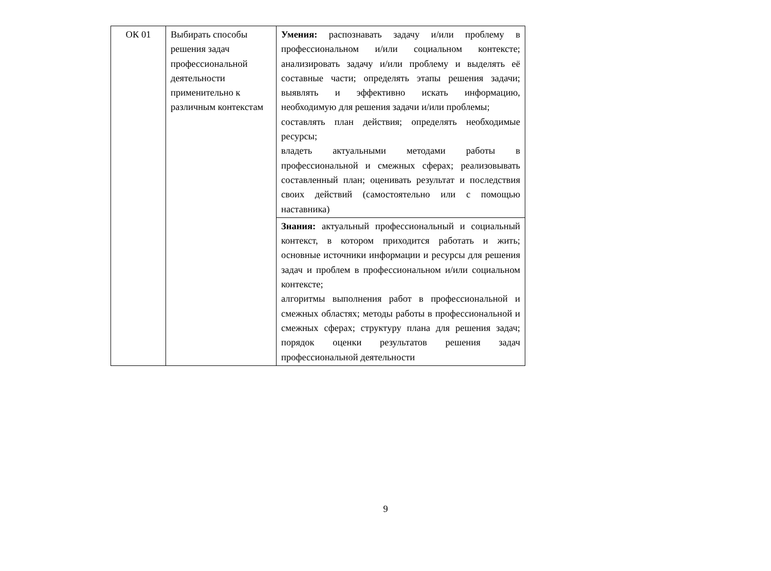| ОК 01 | Выбирать способы решения задач профессиональной деятельности применительно к различным контекстам | Умения: распознавать задачу и/или проблему в профессиональном и/или социальном контексте; анализировать задачу и/или проблему и выделять её составные части; определять этапы решения задачи; выявлять и эффективно искать информацию, необходимую для решения задачи и/или проблемы; составлять план действия; определять необходимые ресурсы; владеть актуальными методами работы в профессиональной и смежных сферах; реализовывать составленный план; оценивать результат и последствия своих действий (самостоятельно или с помощью наставника) |
| | | Знания: актуальный профессиональный и социальный контекст, в котором приходится работать и жить; основные источники информации и ресурсы для решения задач и проблем в профессиональном и/или социальном контексте; алгоритмы выполнения работ в профессиональной и смежных областях; методы работы в профессиональной и смежных сферах; структуру плана для решения задач; порядок оценки результатов решения задач профессиональной деятельности |
9